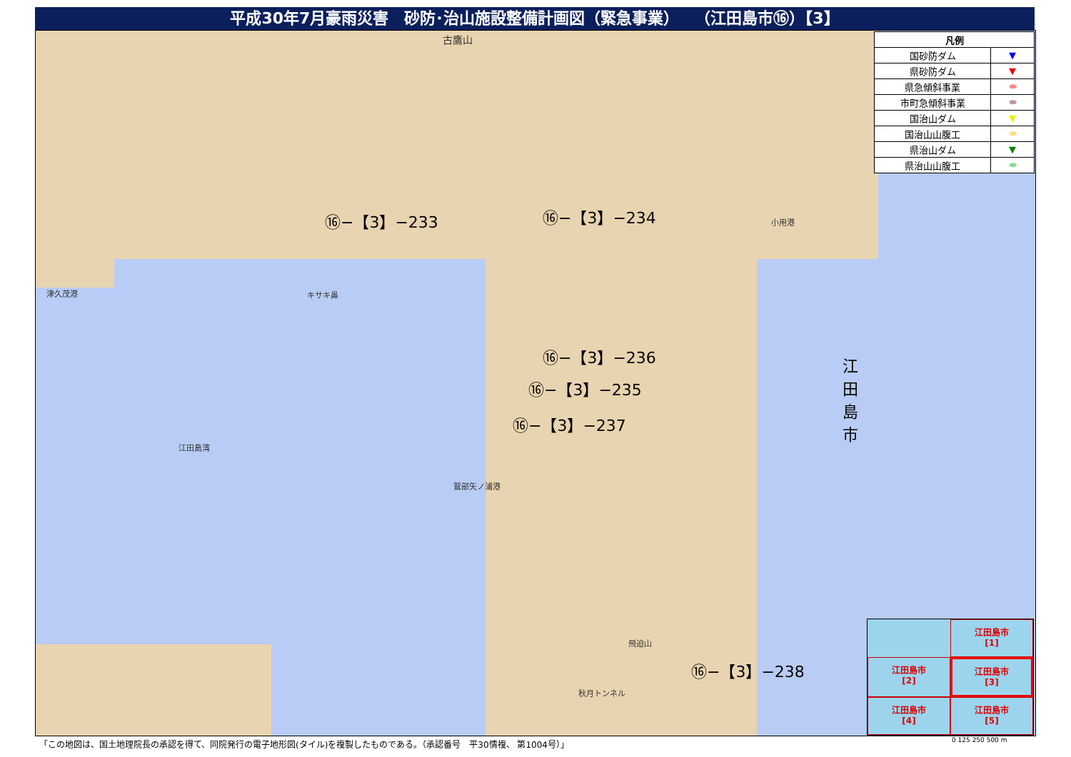平成30年7月豪雨災害　砂防･治山施設整備計画図（緊急事業）　　（江田島市⑯）【3】
古鷹山
⑯−【3】−233 ⑯−【3】−234
⑯−【3】−236
⑯−【3】−235
⑯−【3】−237
⑯−【3】−238
津久茂港 キサキ鼻
江田島湾
鷲部矢ノ浦港
小用港
飛迫山
秋月トンネル
江田島市
| 凡例 | |
| --- | --- |
| 国砂防ダム | ▼ |
| 県砂防ダム | ▼ |
| 県急傾斜事業 | ⬬ |
| 市町急傾斜事業 | ⬬ |
| 国治山ダム | ▼ |
| 国治山山腹工 | ⬬ |
| 県治山ダム | ▼ |
| 県治山山腹工 | ⬬ |
江田島市
[1]
江田島市
[2]
江田島市
[3]
江田島市
[4]
江田島市
[5]
「この地図は、国土地理院長の承認を得て、同院発行の電子地形図(タイル)を複製したものである。（承認番号　平30情複、 第1004号）」
0 125 250 500 m